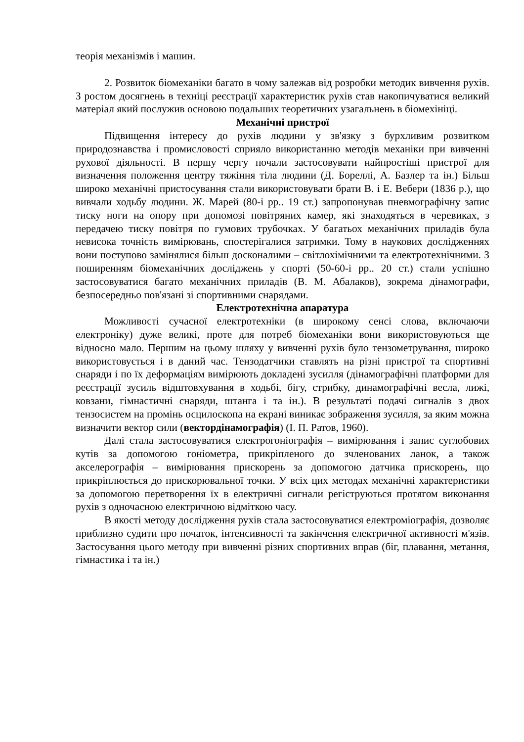теорія механізмів і машин.
2. Розвиток біомеханіки багато в чому залежав від розробки методик вивчення рухів. З ростом досягнень в техніці реєстрації характеристик рухів став накопичуватися великий матеріал який послужив основою подальших теоретичних узагальнень в біомехініці.
Механічні пристрої
Підвищення інтересу до рухів людини у зв'язку з бурхливим розвитком природознавства і промисловості сприяло використанню методів механіки при вивченні рухової діяльності. В першу чергу почали застосовувати найпростіші пристрої для визначення положення центру тяжіння тіла людини (Д. Бореллі, А. Базлер та ін.) Більш широко механічні пристосування стали використовувати брати В. і Е. Вебери (1836 р.), що вивчали ходьбу людини. Ж. Марей (80-і рр.. 19 ст.) запропонував пневмографічну запис тиску ноги на опору при допомозі повітряних камер, які знаходяться в черевиках, з передачею тиску повітря по гумових трубочках. У багатьох механічних приладів була невисока точність вимірювань, спостерігалися затримки. Тому в наукових дослідженнях вони поступово замінялися більш досконалими – світлохімічними та електротехнічними. З поширенням біомеханічних досліджень у спорті (50-60-і рр.. 20 ст.) стали успішно застосовуватися багато механічних приладів (В. М. Абалаков), зокрема дінамографи, безпосередньо пов'язані зі спортивними снарядами.
Електротехнічна апаратура
Можливості сучасної електротехніки (в широкому сенсі слова, включаючи електроніку) дуже великі, проте для потреб біомеханіки вони використовуються ще відносно мало. Першим на цьому шляху у вивченні рухів було тензометрування, широко використовується і в даний час. Тензодатчики ставлять на різні пристрої та спортивні снаряди і по їх деформаціям вимірюють докладені зусилля (дінамографічні платформи для реєстрації зусиль відштовхування в ходьбі, бігу, стрибку, динамографічні весла, лижі, ковзани, гімнастичні снаряди, штанга і та ін.). В результаті подачі сигналів з двох тензосистем на промінь осцилоскопа на екрані виникає зображення зусилля, за яким можна визначити вектор сили (вектордінамографія) (І. П. Ратов, 1960).
Далі стала застосовуватися електрогоніографія – вимірювання і запис суглобових кутів за допомогою гоніометра, прикріпленого до зчленованих ланок, а також акселерографія – вимірювання прискорень за допомогою датчика прискорень, що прикріплюється до прискорювальної точки. У всіх цих методах механічні характеристики за допомогою перетворення їх в електричні сигнали регіструються протягом виконання рухів з одночасною електричною відміткою часу.
В якості методу дослідження рухів стала застосовуватися електроміографія, дозволяє приблизно судити про початок, інтенсивності та закінчення електричної активності м'язів. Застосування цього методу при вивченні різних спортивних вправ (біг, плавання, метання, гімнастика і та ін.)